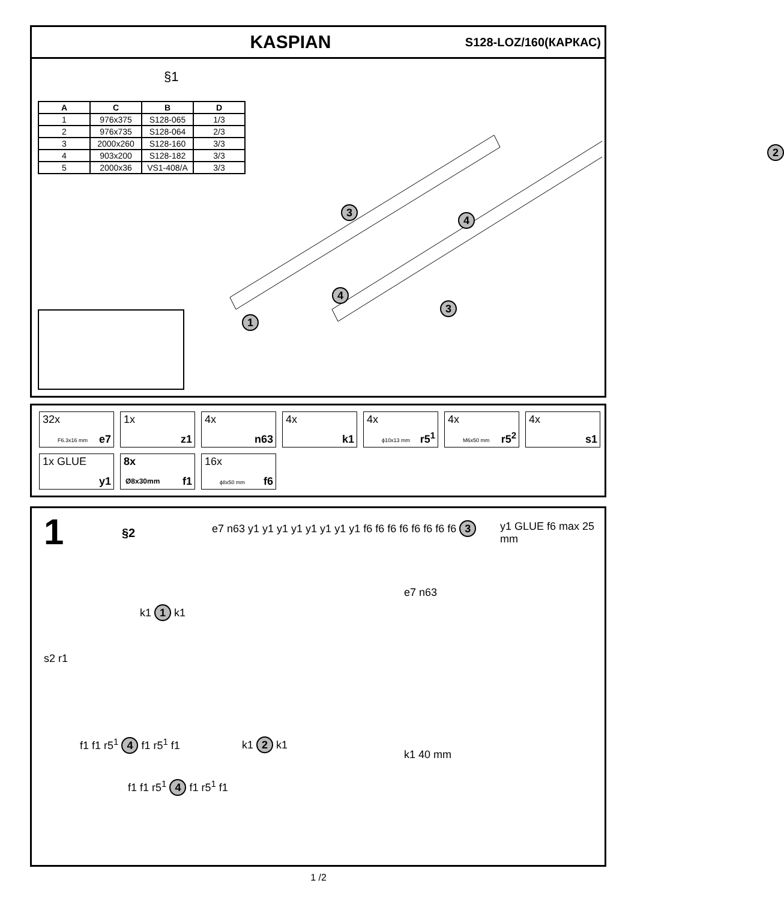KASPIAN
S128-LOZ/160(КАРКАС)
§1
| A | C | B | D |
| --- | --- | --- | --- |
| 1 | 976x375 | S128-065 | 1/3 |
| 2 | 976x735 | S128-064 | 2/3 |
| 3 | 2000x260 | S128-160 | 3/3 |
| 4 | 903x200 | S128-182 | 3/3 |
| 5 | 2000x36 | VS1-408/A | 3/3 |
2
3
4
4
3
1
32x
F6.3x16 mm e7
1x
z1
4x
n63
4x
k1
4x
ϕ10x13 mm r5<sup>1</sup>
4x
M6x50 mm r5<sup>2</sup>
4x
s1
1x GLUE
y1
8x
Ø8x30mm f1
16x
ϕ8x50 mm f6
1 §2
e7 n63 y1 y1 y1 y1 y1 y1 y1 y1 f6 f6 f6 f6 f6 f6 f6 f6 3
k1 1 k1
s2 r1
e7 n63
y1 GLUE f6 max 25 mm
f1 f1 r5<sup>1</sup> 4 f1 r5<sup>1</sup> f1
f1 f1 r5<sup>1</sup> 4 f1 r5<sup>1</sup> f1
k1 2 k1
k1 40 mm
1 /2